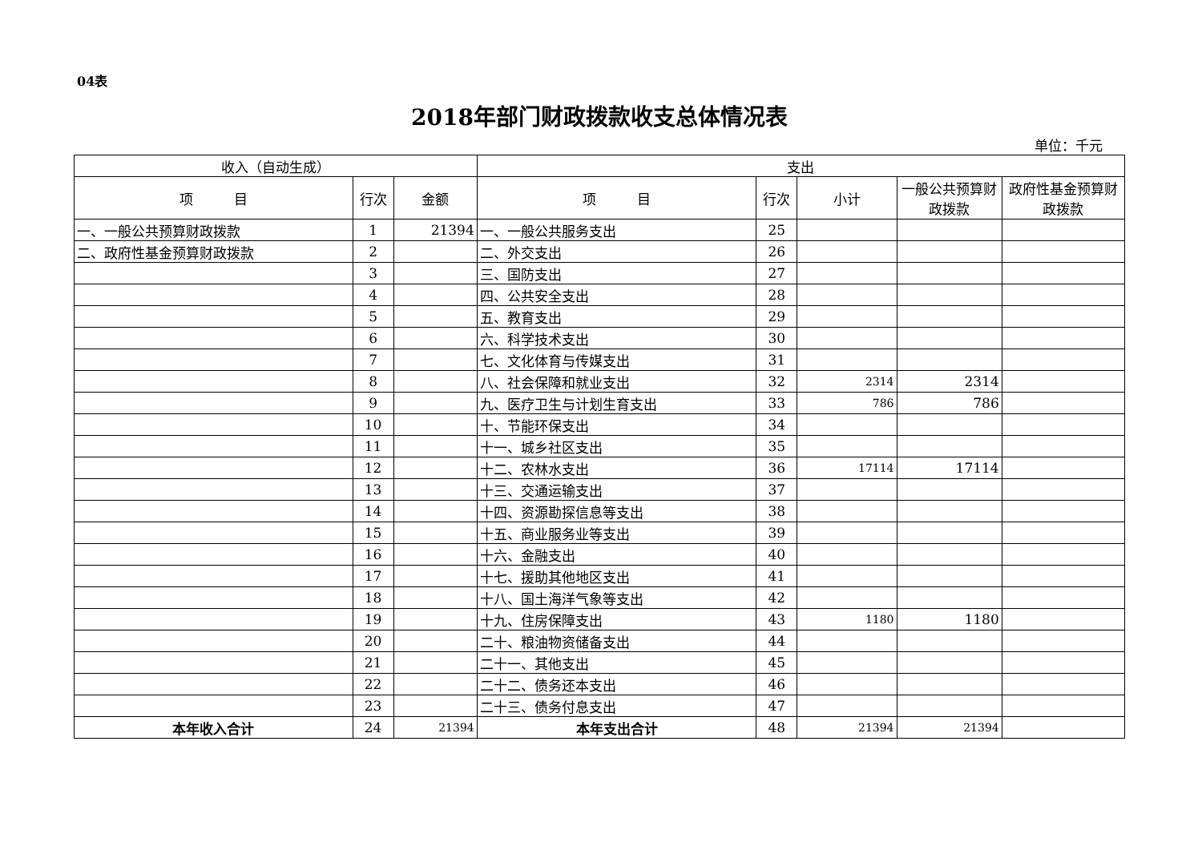04表
2018年部门财政拨款收支总体情况表
单位：千元
| 收入（自动生成） | | | 支出 | | | | |
| --- | --- | --- | --- | --- | --- | --- | --- |
| 项 目 | 行次 | 金额 | 项 目 | 行次 | 小计 | 一般公共预算财政拨款 | 政府性基金预算财政拨款 |
| 一、一般公共预算财政拨款 | 1 | 21394 | 一、一般公共服务支出 | 25 | | | |
| 二、政府性基金预算财政拨款 | 2 | | 二、外交支出 | 26 | | | |
| | 3 | | 三、国防支出 | 27 | | | |
| | 4 | | 四、公共安全支出 | 28 | | | |
| | 5 | | 五、教育支出 | 29 | | | |
| | 6 | | 六、科学技术支出 | 30 | | | |
| | 7 | | 七、文化体育与传媒支出 | 31 | | | |
| | 8 | | 八、社会保障和就业支出 | 32 | 2314 | 2314 | |
| | 9 | | 九、医疗卫生与计划生育支出 | 33 | 786 | 786 | |
| | 10 | | 十、节能环保支出 | 34 | | | |
| | 11 | | 十一、城乡社区支出 | 35 | | | |
| | 12 | | 十二、农林水支出 | 36 | 17114 | 17114 | |
| | 13 | | 十三、交通运输支出 | 37 | | | |
| | 14 | | 十四、资源勘探信息等支出 | 38 | | | |
| | 15 | | 十五、商业服务业等支出 | 39 | | | |
| | 16 | | 十六、金融支出 | 40 | | | |
| | 17 | | 十七、援助其他地区支出 | 41 | | | |
| | 18 | | 十八、国土海洋气象等支出 | 42 | | | |
| | 19 | | 十九、住房保障支出 | 43 | 1180 | 1180 | |
| | 20 | | 二十、粮油物资储备支出 | 44 | | | |
| | 21 | | 二十一、其他支出 | 45 | | | |
| | 22 | | 二十二、债务还本支出 | 46 | | | |
| | 23 | | 二十三、债务付息支出 | 47 | | | |
| 本年收入合计 | 24 | 21394 | 本年支出合计 | 48 | 21394 | 21394 | |